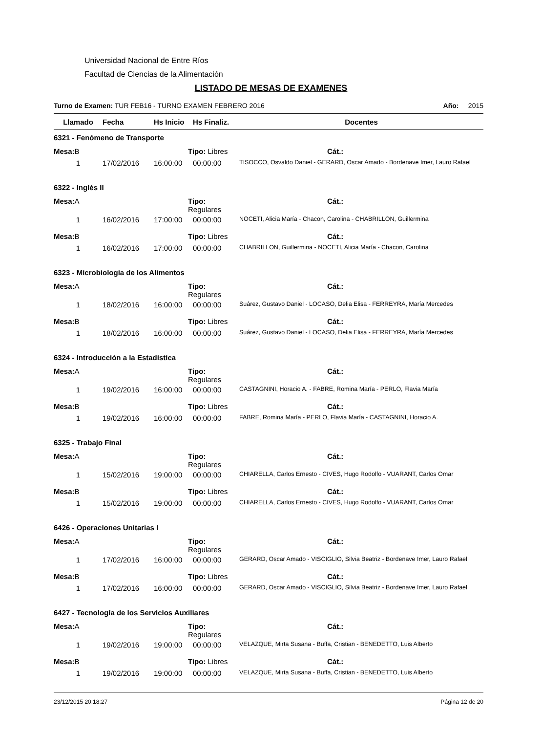Universidad Nacional de Entre Ríos
Facultad de Ciencias de la Alimentación
LISTADO DE MESAS DE EXAMENES
Turno de Examen: TUR FEB16 - TURNO EXAMEN FEBRERO 2016 Año: 2015
| Llamado | Fecha | Hs Inicio | Hs Finaliz. | Docentes |
| --- | --- | --- | --- | --- |
| 6321 - Fenómeno de Transporte | | | | |
| Mesa: B | | Tipo: Libres | | Cát.: |
| 1 | 17/02/2016 | 16:00:00 | 00:00:00 | TISOCCO, Osvaldo Daniel - GERARD, Oscar Amado - Bordenave Imer, Lauro Rafael |
| 6322 - Inglés II | | | | |
| Mesa: A | | Tipo: Regulares | | Cát.: |
| 1 | 16/02/2016 | 17:00:00 | 00:00:00 | NOCETI, Alicia María - Chacon, Carolina - CHABRILLON, Guillermina |
| Mesa: B | | Tipo: Libres | | Cát.: |
| 1 | 16/02/2016 | 17:00:00 | 00:00:00 | CHABRILLON, Guillermina - NOCETI, Alicia María - Chacon, Carolina |
| 6323 - Microbiología de los Alimentos | | | | |
| Mesa: A | | Tipo: Regulares | | Cát.: |
| 1 | 18/02/2016 | 16:00:00 | 00:00:00 | Suárez, Gustavo Daniel - LOCASO, Delia Elisa - FERREYRA, María Mercedes |
| Mesa: B | | Tipo: Libres | | Cát.: |
| 1 | 18/02/2016 | 16:00:00 | 00:00:00 | Suárez, Gustavo Daniel - LOCASO, Delia Elisa - FERREYRA, María Mercedes |
| 6324 - Introducción a la Estadística | | | | |
| Mesa: A | | Tipo: Regulares | | Cát.: |
| 1 | 19/02/2016 | 16:00:00 | 00:00:00 | CASTAGNINI, Horacio A. - FABRE, Romina María - PERLO, Flavia María |
| Mesa: B | | Tipo: Libres | | Cát.: |
| 1 | 19/02/2016 | 16:00:00 | 00:00:00 | FABRE, Romina María - PERLO, Flavia María - CASTAGNINI, Horacio A. |
| 6325 - Trabajo Final | | | | |
| Mesa: A | | Tipo: Regulares | | Cát.: |
| 1 | 15/02/2016 | 19:00:00 | 00:00:00 | CHIARELLA, Carlos Ernesto - CIVES, Hugo Rodolfo - VUARANT, Carlos Omar |
| Mesa: B | | Tipo: Libres | | Cát.: |
| 1 | 15/02/2016 | 19:00:00 | 00:00:00 | CHIARELLA, Carlos Ernesto - CIVES, Hugo Rodolfo - VUARANT, Carlos Omar |
| 6426 - Operaciones Unitarias I | | | | |
| Mesa: A | | Tipo: Regulares | | Cát.: |
| 1 | 17/02/2016 | 16:00:00 | 00:00:00 | GERARD, Oscar Amado - VISCIGLIO, Silvia Beatriz - Bordenave Imer, Lauro Rafael |
| Mesa: B | | Tipo: Libres | | Cát.: |
| 1 | 17/02/2016 | 16:00:00 | 00:00:00 | GERARD, Oscar Amado - VISCIGLIO, Silvia Beatriz - Bordenave Imer, Lauro Rafael |
| 6427 - Tecnología de los Servicios Auxiliares | | | | |
| Mesa: A | | Tipo: Regulares | | Cát.: |
| 1 | 19/02/2016 | 19:00:00 | 00:00:00 | VELAZQUE, Mirta Susana - Buffa, Cristian - BENEDETTO, Luis Alberto |
| Mesa: B | | Tipo: Libres | | Cát.: |
| 1 | 19/02/2016 | 19:00:00 | 00:00:00 | VELAZQUE, Mirta Susana - Buffa, Cristian - BENEDETTO, Luis Alberto |
23/12/2015 20:18:27 Página 12 de 20